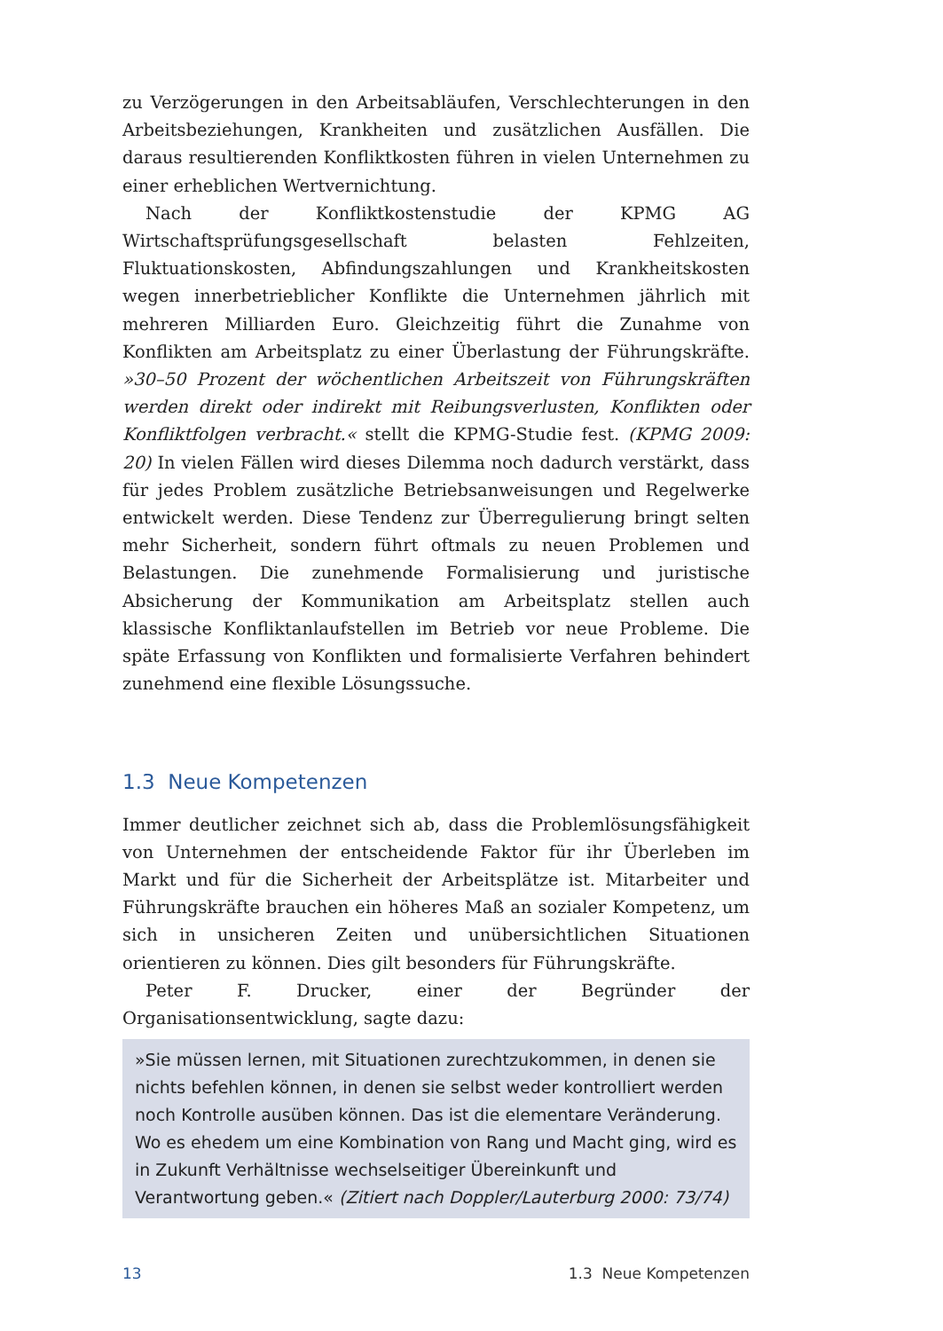zu Verzögerungen in den Arbeitsabläufen, Verschlechterungen in den Arbeitsbeziehungen, Krankheiten und zusätzlichen Ausfällen. Die daraus resultierenden Konfliktkosten führen in vielen Unternehmen zu einer erheblichen Wertvernichtung.
Nach der Konfliktkostenstudie der KPMG AG Wirtschaftsprüfungsgesellschaft belasten Fehlzeiten, Fluktuationskosten, Abfindungszahlungen und Krankheitskosten wegen innerbetrieblicher Konflikte die Unternehmen jährlich mit mehreren Milliarden Euro. Gleichzeitig führt die Zunahme von Konflikten am Arbeitsplatz zu einer Überlastung der Führungskräfte. »30–50 Prozent der wöchentlichen Arbeitszeit von Führungskräften werden direkt oder indirekt mit Reibungsverlusten, Konflikten oder Konfliktfolgen verbracht.« stellt die KPMG-Studie fest. (KPMG 2009: 20) In vielen Fällen wird dieses Dilemma noch dadurch verstärkt, dass für jedes Problem zusätzliche Betriebsanweisungen und Regelwerke entwickelt werden. Diese Tendenz zur Überregulierung bringt selten mehr Sicherheit, sondern führt oftmals zu neuen Problemen und Belastungen. Die zunehmende Formalisierung und juristische Absicherung der Kommunikation am Arbeitsplatz stellen auch klassische Konfliktanlaufstellen im Betrieb vor neue Probleme. Die späte Erfassung von Konflikten und formalisierte Verfahren behindert zunehmend eine flexible Lösungssuche.
1.3 Neue Kompetenzen
Immer deutlicher zeichnet sich ab, dass die Problemlösungsfähigkeit von Unternehmen der entscheidende Faktor für ihr Überleben im Markt und für die Sicherheit der Arbeitsplätze ist. Mitarbeiter und Führungskräfte brauchen ein höheres Maß an sozialer Kompetenz, um sich in unsicheren Zeiten und unübersichtlichen Situationen orientieren zu können. Dies gilt besonders für Führungskräfte.
Peter F. Drucker, einer der Begründer der Organisationsentwicklung, sagte dazu:
»Sie müssen lernen, mit Situationen zurechtzukommen, in denen sie nichts befehlen können, in denen sie selbst weder kontrolliert werden noch Kontrolle ausüben können. Das ist die elementare Veränderung. Wo es ehedem um eine Kombination von Rang und Macht ging, wird es in Zukunft Verhältnisse wechselseitiger Übereinkunft und Verantwortung geben.« (Zitiert nach Doppler/Lauterburg 2000: 73/74)
13 1.3 Neue Kompetenzen